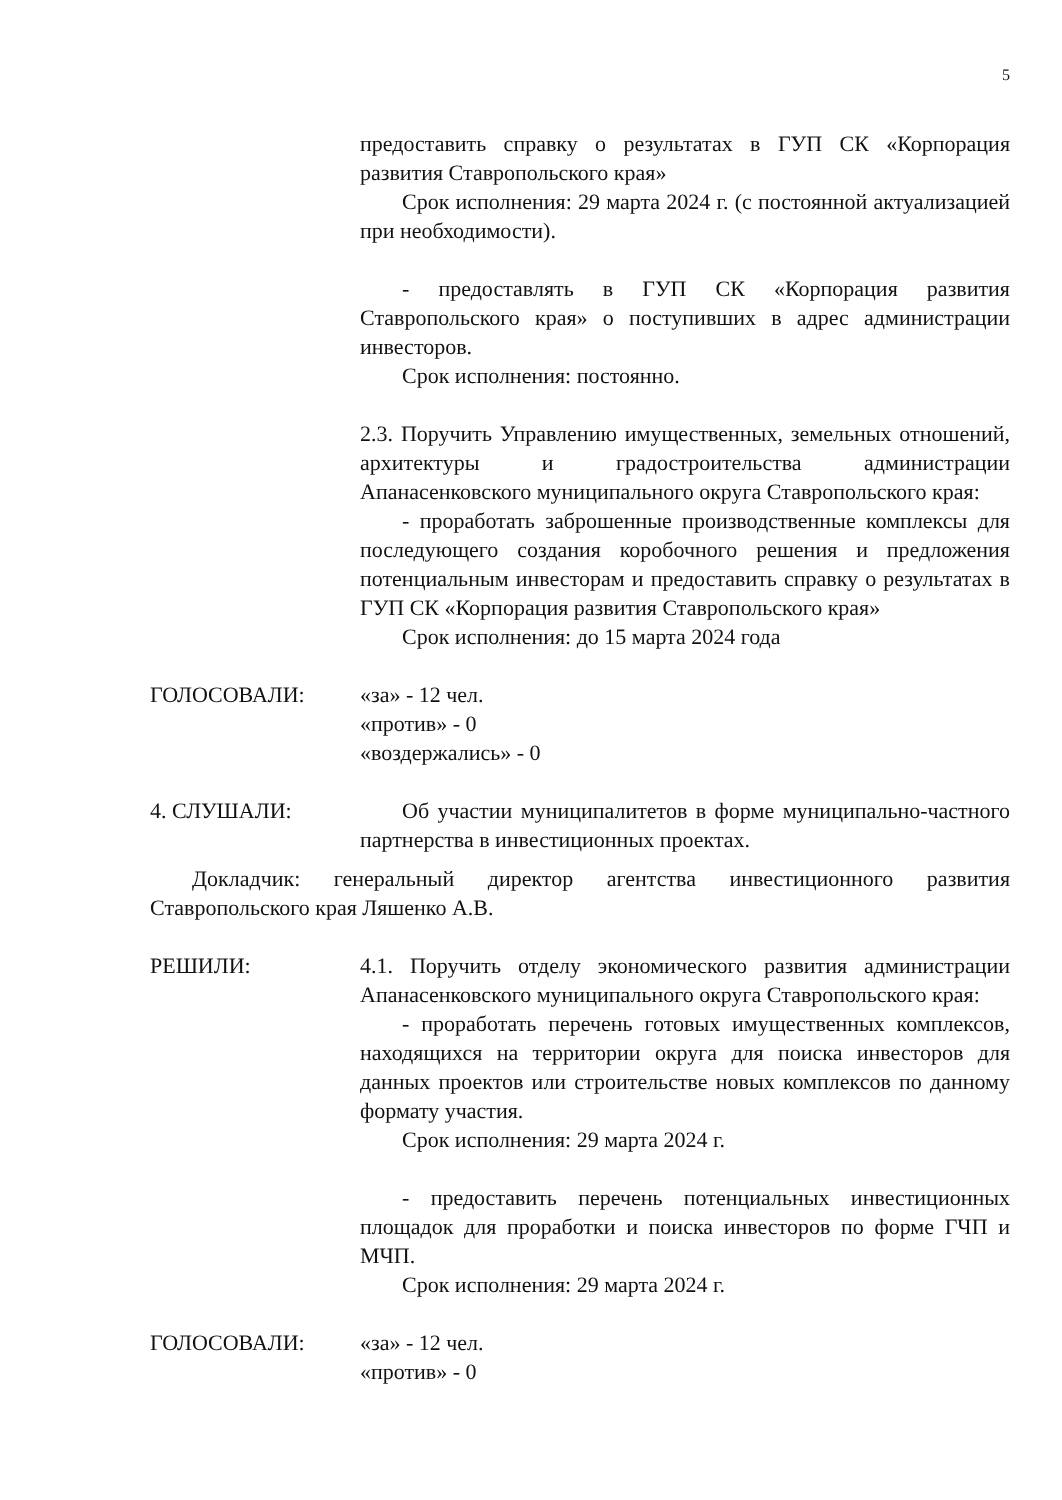5
предоставить справку о результатах в ГУП СК «Корпорация развития Ставропольского края»
Срок исполнения: 29 марта 2024 г. (с постоянной актуализацией при необходимости).
- предоставлять в ГУП СК «Корпорация развития Ставропольского края» о поступивших в адрес администрации инвесторов.
Срок исполнения: постоянно.
2.3. Поручить Управлению имущественных, земельных отношений, архитектуры и градостроительства администрации Апанасенковского муниципального округа Ставропольского края:
- проработать заброшенные производственные комплексы для последующего создания коробочного решения и предложения потенциальным инвесторам и предоставить справку о результатах в ГУП СК «Корпорация развития Ставропольского края»
Срок исполнения: до 15 марта 2024 года
ГОЛОСОВАЛИ: «за» - 12 чел.
«против» - 0
«воздержались» - 0
4. СЛУШАЛИ: Об участии муниципалитетов в форме муниципально-частного партнерства в инвестиционных проектах.
Докладчик: генеральный директор агентства инвестиционного развития Ставропольского края Ляшенко А.В.
РЕШИЛИ: 4.1. Поручить отделу экономического развития администрации Апанасенковского муниципального округа Ставропольского края:
- проработать перечень готовых имущественных комплексов, находящихся на территории округа для поиска инвесторов для данных проектов или строительстве новых комплексов по данному формату участия.
Срок исполнения: 29 марта 2024 г.
- предоставить перечень потенциальных инвестиционных площадок для проработки и поиска инвесторов по форме ГЧП и МЧП.
Срок исполнения: 29 марта 2024 г.
ГОЛОСОВАЛИ: «за» - 12 чел.
«против» - 0